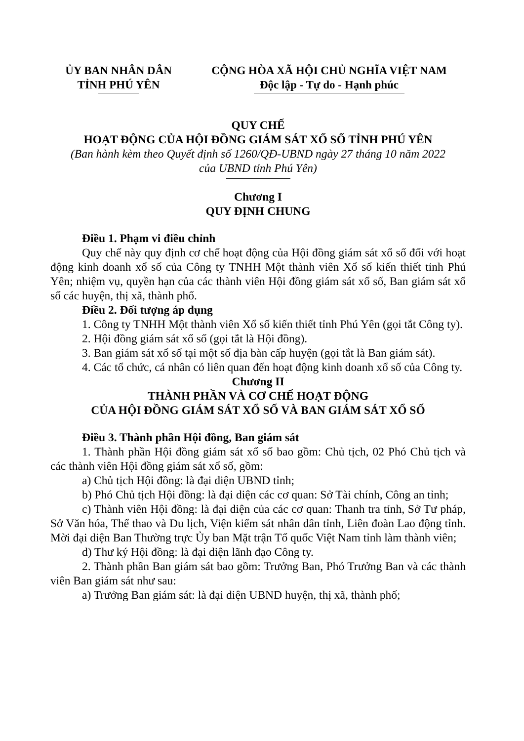ỦY BAN NHÂN DÂN
TỈNH PHÚ YÊN
CỘNG HÒA XÃ HỘI CHỦ NGHĨA VIỆT NAM
Độc lập - Tự do - Hạnh phúc
QUY CHẾ
HOẠT ĐỘNG CỦA HỘI ĐỒNG GIÁM SÁT XỔ SỐ TỈNH PHÚ YÊN
(Ban hành kèm theo Quyết định số 1260/QĐ-UBND ngày 27 tháng 10 năm 2022
của UBND tỉnh Phú Yên)
Chương I
QUY ĐỊNH CHUNG
Điều 1. Phạm vi điều chỉnh
Quy chế này quy định cơ chế hoạt động của Hội đồng giám sát xổ số đối với hoạt động kinh doanh xổ số của Công ty TNHH Một thành viên Xổ số kiến thiết tỉnh Phú Yên; nhiệm vụ, quyền hạn của các thành viên Hội đồng giám sát xổ số, Ban giám sát xổ số các huyện, thị xã, thành phố.
Điều 2. Đối tượng áp dụng
1. Công ty TNHH Một thành viên Xổ số kiến thiết tỉnh Phú Yên (gọi tắt Công ty).
2. Hội đồng giám sát xổ số (gọi tắt là Hội đồng).
3. Ban giám sát xổ số tại một số địa bàn cấp huyện (gọi tắt là Ban giám sát).
4. Các tổ chức, cá nhân có liên quan đến hoạt động kinh doanh xổ số của Công ty.
Chương II
THÀNH PHẦN VÀ CƠ CHẾ HOẠT ĐỘNG
CỦA HỘI ĐỒNG GIÁM SÁT XỔ SỐ VÀ BAN GIÁM SÁT XỔ SỐ
Điều 3. Thành phần Hội đồng, Ban giám sát
1. Thành phần Hội đồng giám sát xổ số bao gồm: Chủ tịch, 02 Phó Chủ tịch và các thành viên Hội đồng giám sát xổ số, gồm:
a) Chủ tịch Hội đồng: là đại diện UBND tỉnh;
b) Phó Chủ tịch Hội đồng: là đại diện các cơ quan: Sở Tài chính, Công an tỉnh;
c) Thành viên Hội đồng: là đại diện của các cơ quan: Thanh tra tỉnh, Sở Tư pháp, Sở Văn hóa, Thể thao và Du lịch, Viện kiểm sát nhân dân tỉnh, Liên đoàn Lao động tỉnh. Mời đại diện Ban Thường trực Ủy ban Mặt trận Tổ quốc Việt Nam tỉnh làm thành viên;
d) Thư ký Hội đồng: là đại diện lãnh đạo Công ty.
2. Thành phần Ban giám sát bao gồm: Trưởng Ban, Phó Trưởng Ban và các thành viên Ban giám sát như sau:
a) Trưởng Ban giám sát: là đại diện UBND huyện, thị xã, thành phố;